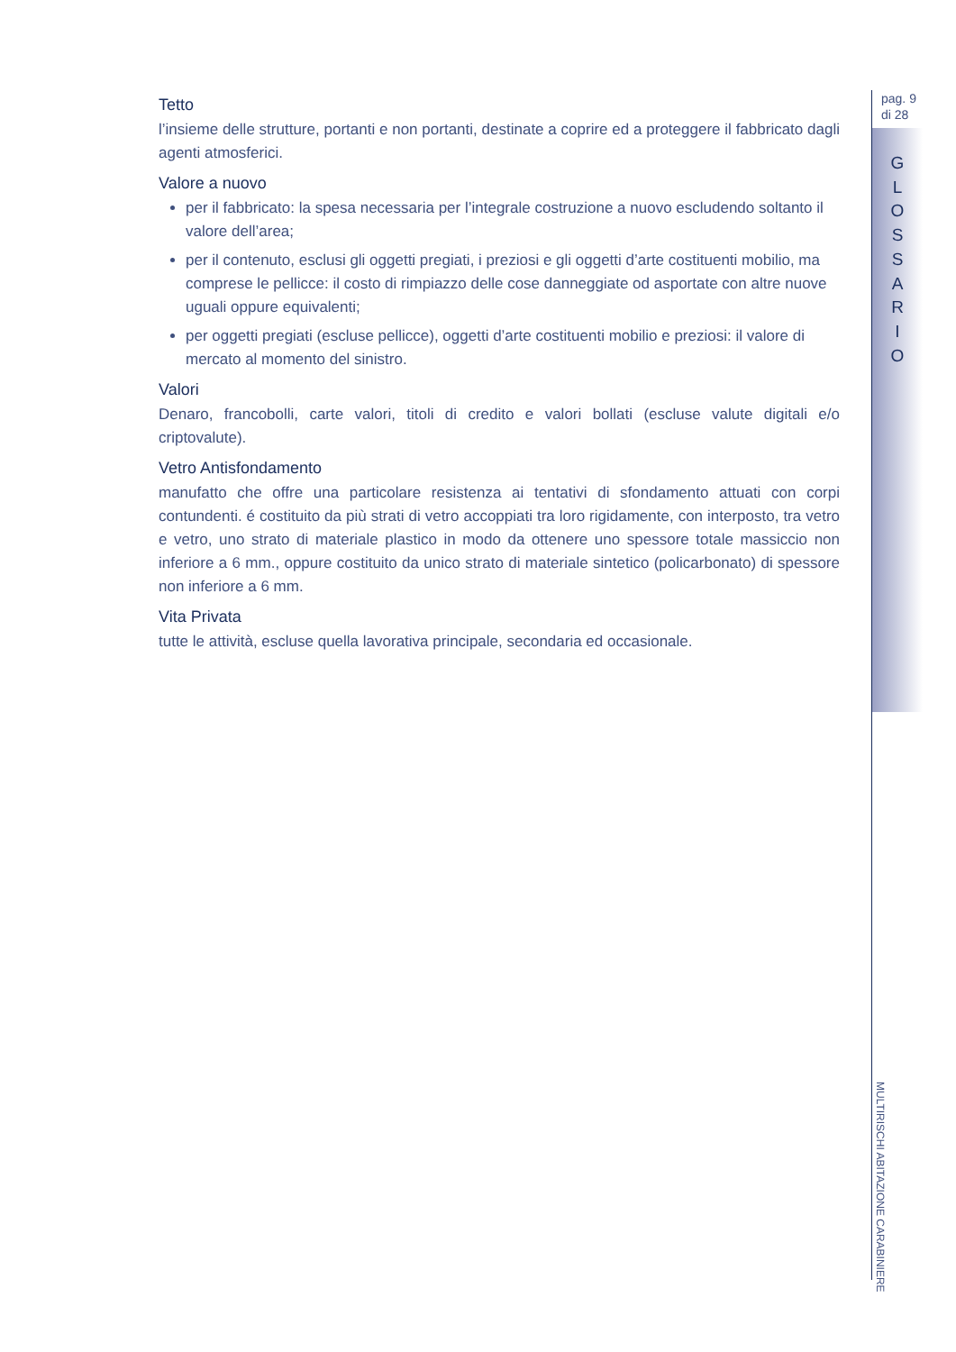pag. 9
di 28
G
L
O
S
S
A
R
I
O
MULTIRISCHI ABITAZIONE CARABINIERE
Tetto
l’insieme delle strutture, portanti e non portanti, destinate a coprire ed a proteggere il fabbricato dagli agenti atmosferici.
Valore a nuovo
per il fabbricato: la spesa necessaria per l’integrale costruzione a nuovo escludendo soltanto il valore dell’area;
per il contenuto, esclusi gli oggetti pregiati, i preziosi e gli oggetti d’arte costituenti mobilio, ma comprese le pellicce: il costo di rimpiazzo delle cose danneggiate od asportate con altre nuove uguali oppure equivalenti;
per oggetti pregiati (escluse pellicce), oggetti d’arte costituenti mobilio e preziosi: il valore di mercato al momento del sinistro.
Valori
Denaro, francobolli, carte valori, titoli di credito e valori bollati (escluse valute digitali e/o criptovalute).
Vetro Antisfondamento
manufatto che offre una particolare resistenza ai tentativi di sfondamento attuati con corpi contundenti. é costituito da più strati di vetro accoppiati tra loro rigidamente, con interposto, tra vetro e vetro, uno strato di materiale plastico in modo da ottenere uno spessore totale massiccio non inferiore a 6 mm., oppure costituito da unico strato di materiale sintetico (policarbonato) di spessore non inferiore a 6 mm.
Vita Privata
tutte le attività, escluse quella lavorativa principale, secondaria ed occasionale.